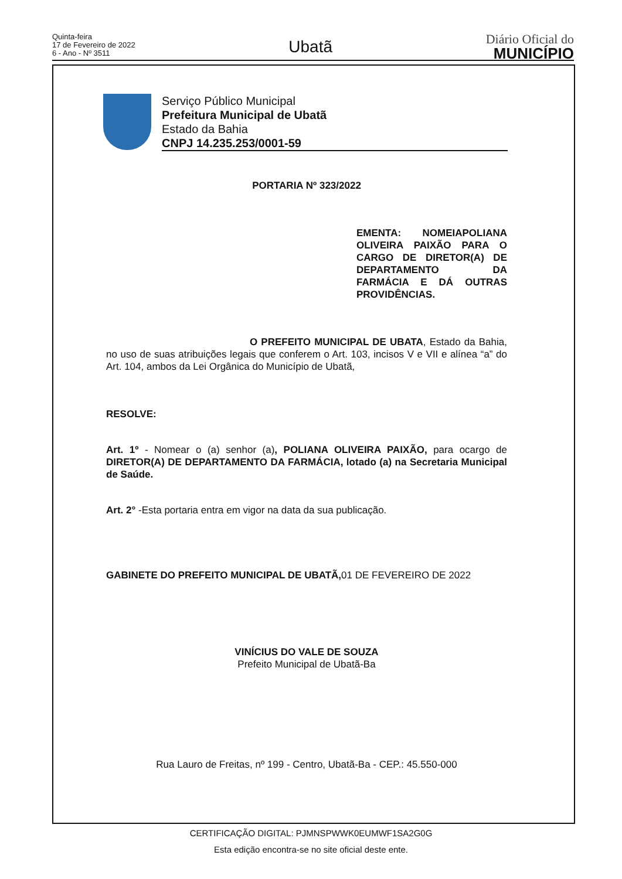Quinta-feira
17 de Fevereiro de 2022
6 - Ano - Nº 3511
Ubatã
Diário Oficial do
MUNICÍPIO
Serviço Público Municipal
Prefeitura Municipal de Ubatã
Estado da Bahia
CNPJ 14.235.253/0001-59
PORTARIA Nº 323/2022
EMENTA: NOMEIAPOLIANA OLIVEIRA PAIXÃO PARA O CARGO DE DIRETOR(A) DE DEPARTAMENTO DA FARMÁCIA E DÁ OUTRAS PROVIDÊNCIAS.
O PREFEITO MUNICIPAL DE UBATA, Estado da Bahia, no uso de suas atribuições legais que conferem o Art. 103, incisos V e VII e alínea “a” do Art. 104, ambos da Lei Orgânica do Município de Ubatã,
RESOLVE:
Art. 1º - Nomear o (a) senhor (a), POLIANA OLIVEIRA PAIXÃO, para ocargo de DIRETOR(A) DE DEPARTAMENTO DA FARMÁCIA, lotado (a) na Secretaria Municipal de Saúde.
Art. 2° -Esta portaria entra em vigor na data da sua publicação.
GABINETE DO PREFEITO MUNICIPAL DE UBATÃ, 01 DE FEVEREIRO DE 2022
VINÍCIUS DO VALE DE SOUZA
Prefeito Municipal de Ubatã-Ba
Rua Lauro de Freitas, nº 199 - Centro, Ubatã-Ba - CEP.: 45.550-000
CERTIFICAÇÃO DIGITAL: PJMNSPWWK0EUMWF1SA2G0G
Esta edição encontra-se no site oficial deste ente.